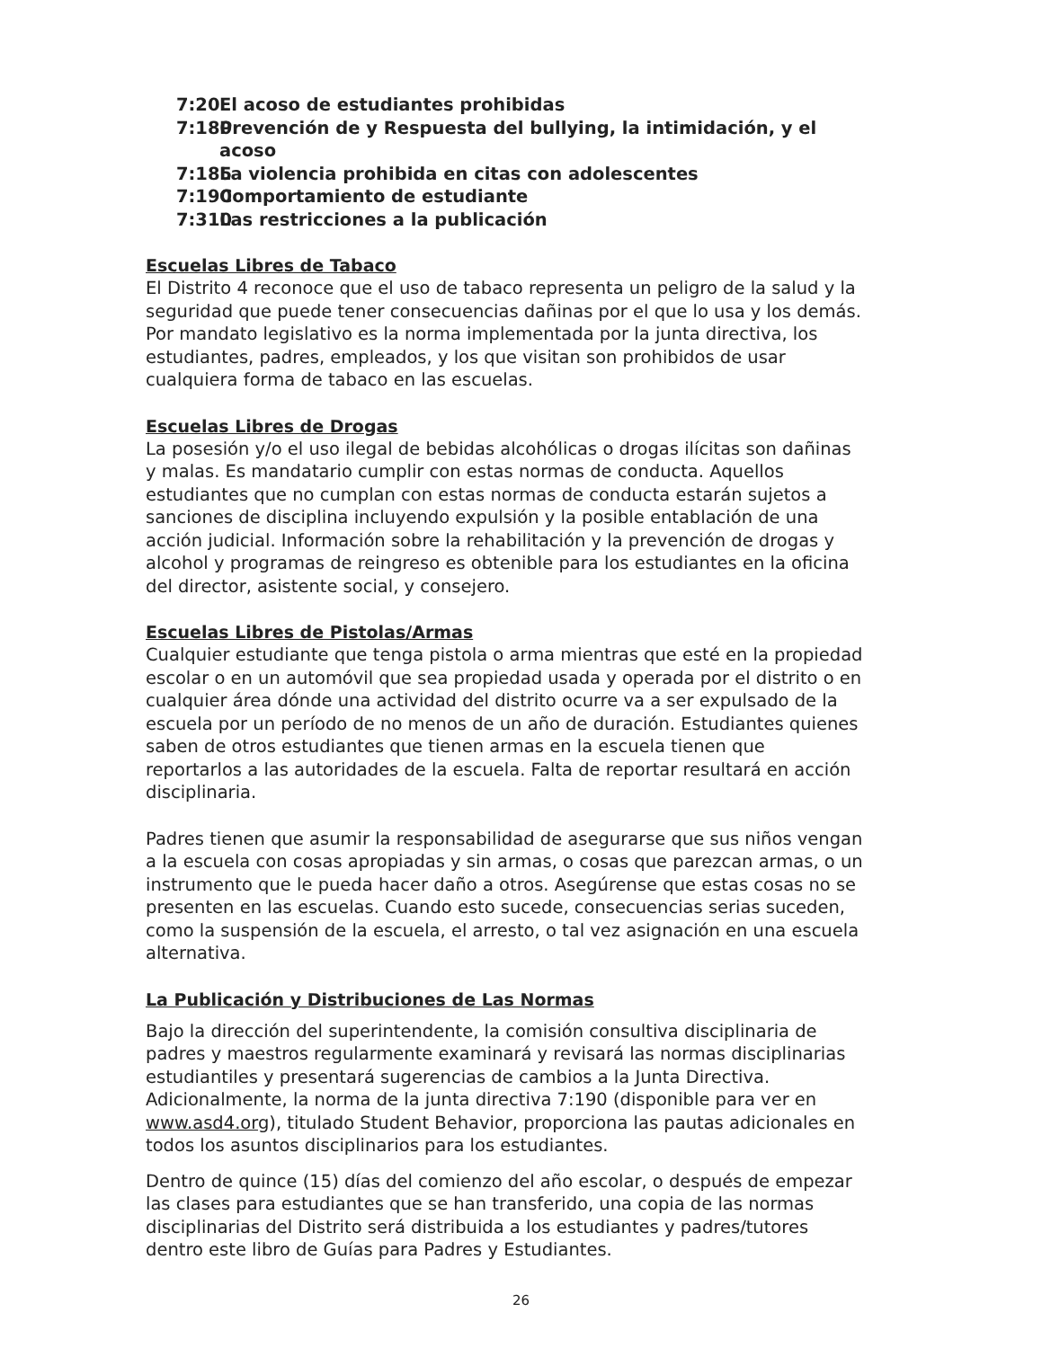7:20 El acoso de estudiantes prohibidas
7:180 Prevención de y Respuesta del bullying, la intimidación, y el acoso
7:185 La violencia prohibida en citas con adolescentes
7:190 Comportamiento de estudiante
7:310 Las restricciones a la publicación
Escuelas Libres de Tabaco
El Distrito 4 reconoce que el uso de tabaco representa un peligro de la salud y la seguridad que puede tener consecuencias dañinas por el que lo usa y los demás. Por mandato legislativo es la norma implementada por la junta directiva, los estudiantes, padres, empleados, y los que visitan son prohibidos de usar cualquiera forma de tabaco en las escuelas.
Escuelas Libres de Drogas
La posesión y/o el uso ilegal de bebidas alcohólicas o drogas ilícitas son dañinas y malas. Es mandatario cumplir con estas normas de conducta. Aquellos estudiantes que no cumplan con estas normas de conducta estarán sujetos a sanciones de disciplina incluyendo expulsión y la posible entablación de una acción judicial. Información sobre la rehabilitación y la prevención de drogas y alcohol y programas de reingreso es obtenible para los estudiantes en la oficina del director, asistente social, y consejero.
Escuelas Libres de Pistolas/Armas
Cualquier estudiante que tenga pistola o arma mientras que esté en la propiedad escolar o en un automóvil que sea propiedad usada y operada por el distrito o en cualquier área dónde una actividad del distrito ocurre va a ser expulsado de la escuela por un período de no menos de un año de duración. Estudiantes quienes saben de otros estudiantes que tienen armas en la escuela tienen que reportarlos a las autoridades de la escuela. Falta de reportar resultará en acción disciplinaria.
Padres tienen que asumir la responsabilidad de asegurarse que sus niños vengan a la escuela con cosas apropiadas y sin armas, o cosas que parezcan armas, o un instrumento que le pueda hacer daño a otros. Asegúrense que estas cosas no se presenten en las escuelas. Cuando esto sucede, consecuencias serias suceden, como la suspensión de la escuela, el arresto, o tal vez asignación en una escuela alternativa.
La Publicación y Distribuciones de Las Normas
Bajo la dirección del superintendente, la comisión consultiva disciplinaria de padres y maestros regularmente examinará y revisará las normas disciplinarias estudiantiles y presentará sugerencias de cambios a la Junta Directiva. Adicionalmente, la norma de la junta directiva 7:190 (disponible para ver en www.asd4.org), titulado Student Behavior, proporciona las pautas adicionales en todos los asuntos disciplinarios para los estudiantes.
Dentro de quince (15) días del comienzo del año escolar, o después de empezar las clases para estudiantes que se han transferido, una copia de las normas disciplinarias del Distrito será distribuida a los estudiantes y padres/tutores dentro este libro de Guías para Padres y Estudiantes.
26